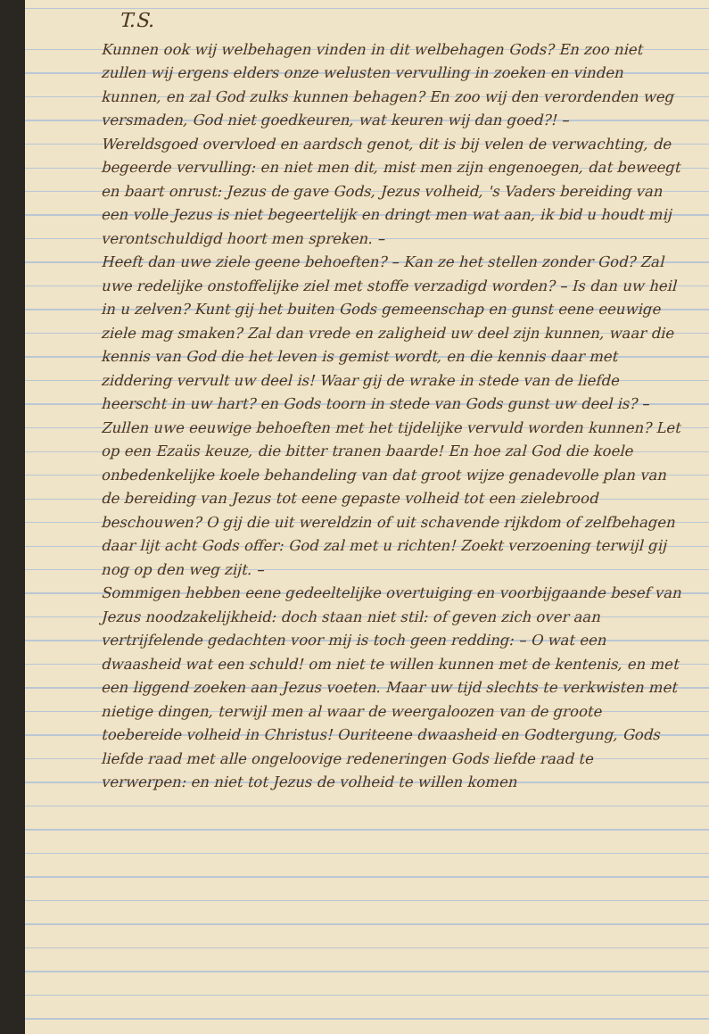T.S.
Kunnen ook wij welbehagen vinden in dit welbehagen Gods? En zoo niet zullen wij ergens elders onze welusten vervulling in zoeken en vinden kunnen, en zal God zulks kunnen behagen? En zoo wij den verordenden weg versmaden, God niet goedkeuren, wat keuren wij dan goed?! –
Wereldsgoed overvloed en aardsch genot, dit is bij velen de verwachting, de begeerde vervulling: en niet men dit, mist men zijn engenoegen, dat beweegt en baart onrust: Jezus de gave Gods, Jezus volheid, 's Vaders bereiding van een volle Jezus is niet begeertelijk en dringt men wat aan, ik bid u houdt mij verontschuldigd hoort men spreken. –
Heeft dan uwe ziele geene behoeften? – Kan ze het stellen zonder God? Zal uwe redelijke onstoffelijke ziel met stoffe verzadigd worden? – Is dan uw heil in u zelven? Kunt gij het buiten Gods gemeenschap en gunst eene eeuwige ziele mag smaken? Zal dan vrede en zaligheid uw deel zijn kunnen, waar die kennis van God die het leven is gemist wordt, en die kennis daar met ziddering vervult uw deel is! Waar gij de wrake in stede van de liefde heerscht in uw hart? en Gods toorn in stede van Gods gunst uw deel is? – Zullen uwe eeuwige behoeften met het tijdelijke vervuld worden kunnen? Let op een Ezaüs keuze, die bitter tranen baarde! En hoe zal God die koele onbedenkelijke koele behandeling van dat groot wijze genadevolle plan van de bereiding van Jezus tot eene gepaste volheid tot een zielebrood beschouwen? O gij die uit wereldzin of uit schavende rijkdom of zelfbehagen daar lijt acht Gods offer: God zal met u richten! Zoekt verzoening terwijl gij nog op den weg zijt. –
Sommigen hebben eene gedeeltelijke overtuiging en voorbijgaande besef van Jezus noodzakelijkheid: doch staan niet stil: of geven zich over aan vertrijfelende gedachten voor mij is toch geen redding: – O wat een dwaasheid wat een schuld! om niet te willen kunnen met de kentenis, en met een liggend zoeken aan Jezus voeten. Maar uw tijd slechts te verkwisten met nietige dingen, terwijl men al waar de weergaloozen van de groote toebereide volheid in Christus! Ouriteene dwaasheid en Godtergung, Gods liefde raad met alle ongeloovige redeneringen Gods liefde raad te verwerpen: en niet tot Jezus de volheid te willen komen